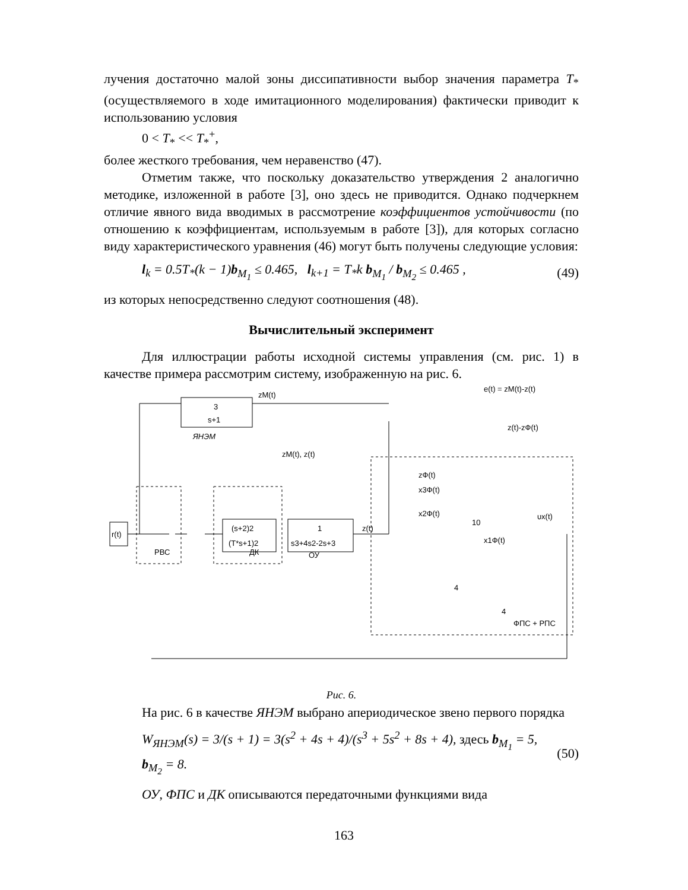лучения достаточно малой зоны диссипативности выбор значения параметра T<sub>*</sub> (осуществляемого в ходе имитационного моделирования) фактически приводит к использованию условия
0 < T<sub>*</sub> << T<sub>*</sub><sup>+</sup>,
более жесткого требования, чем неравенство (47).
Отметим также, что поскольку доказательство утверждения 2 аналогично методике, изложенной в работе [3], оно здесь не приводится. Однако подчеркнем отличие явного вида вводимых в рассмотрение коэффициентов устойчивости (по отношению к коэффициентам, используемым в работе [3]), для которых согласно виду характеристического уравнения (46) могут быть получены следующие условия:
l<sub>k</sub> = 0.5T<sub>*</sub>(k − 1)b<sub>M<sub>1</sub></sub> ≤ 0.465, l<sub>k+1</sub> = T<sub>*</sub>k b<sub>M<sub>1</sub></sub> / b<sub>M<sub>2</sub></sub> ≤ 0.465 , (49)
из которых непосредственно следуют соотношения (48).
Вычислительный эксперимент
Для иллюстрации работы исходной системы управления (см. рис. 1) в качестве примера рассмотрим систему, изображенную на рис. 6.
3
s+1
ЯНЭМ
zM(t)
e(t) = zM(t)-z(t)
z(t)-zФ(t)
zM(t), z(t)
r(t)
РВС
ДК
(s+2)2
(T*s+1)2
1
s3+4s2-2s+3
ОУ
z(t)
ФПС + РПС
10
4
4
zФ(t)
x3Ф(t)
x2Ф(t)
x1Ф(t)
υx(t)
Рис. 6.
На рис. 6 в качестве ЯНЭМ выбрано апериодическое звено первого порядка
W<sub>ЯНЭМ</sub>(s) = 3/(s + 1) = 3(s<sup>2</sup> + 4s + 4)/(s<sup>3</sup> + 5s<sup>2</sup> + 8s + 4), здесь b<sub>M<sub>1</sub></sub> = 5, b<sub>M<sub>2</sub></sub> = 8. (50)
ОУ, ФПС и ДК описываются передаточными функциями вида
163